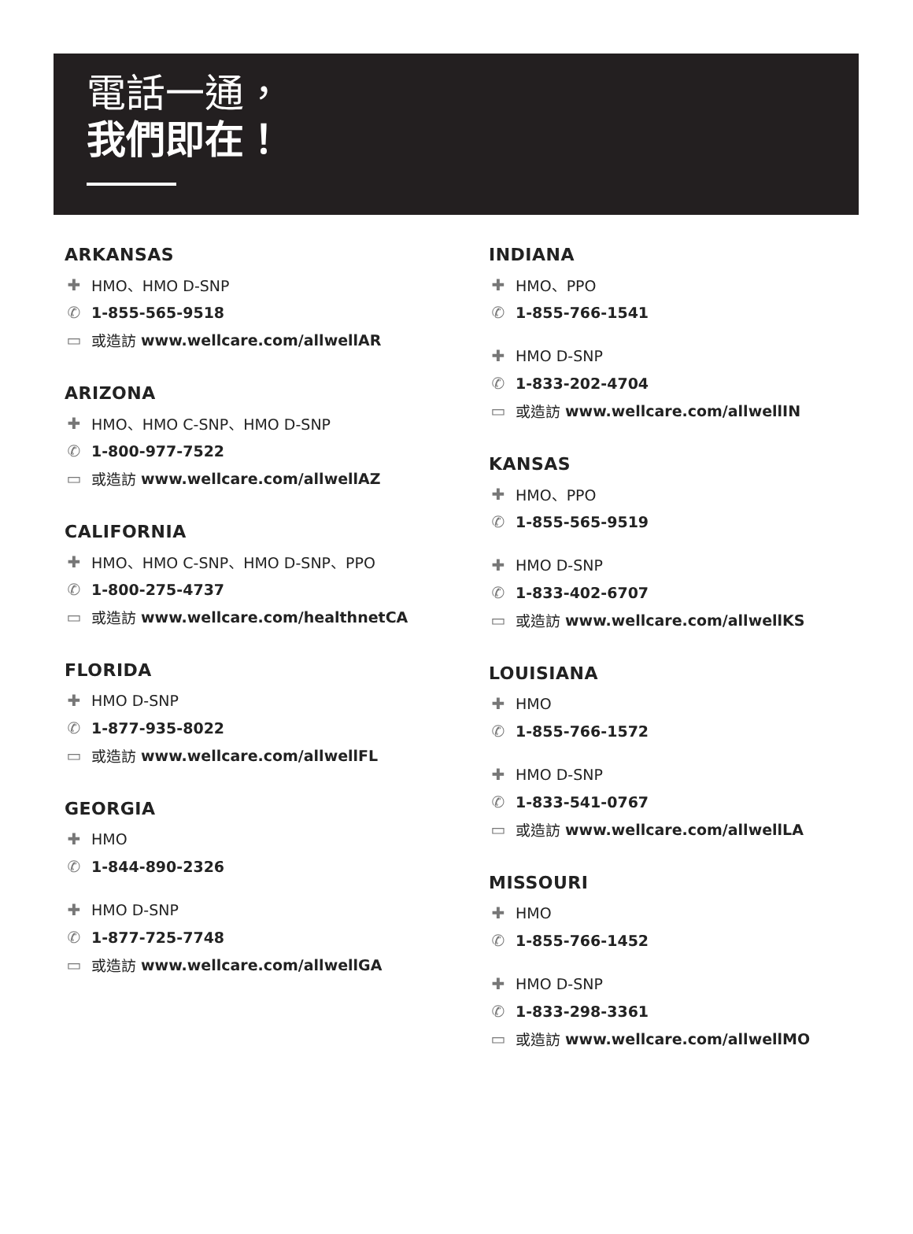電話一通，
我們即在！
ARKANSAS
✚ HMO、HMO D-SNP
✆ 1-855-565-9518
▭ 或造訪 www.wellcare.com/allwellAR
ARIZONA
✚ HMO、HMO C-SNP、HMO D-SNP
✆ 1-800-977-7522
▭ 或造訪 www.wellcare.com/allwellAZ
CALIFORNIA
✚ HMO、HMO C-SNP、HMO D-SNP、PPO
✆ 1-800-275-4737
▭ 或造訪 www.wellcare.com/healthnetCA
FLORIDA
✚ HMO D-SNP
✆ 1-877-935-8022
▭ 或造訪 www.wellcare.com/allwellFL
GEORGIA
✚ HMO
✆ 1-844-890-2326
✚ HMO D-SNP
✆ 1-877-725-7748
▭ 或造訪 www.wellcare.com/allwellGA
INDIANA
✚ HMO、PPO
✆ 1-855-766-1541
✚ HMO D-SNP
✆ 1-833-202-4704
▭ 或造訪 www.wellcare.com/allwellIN
KANSAS
✚ HMO、PPO
✆ 1-855-565-9519
✚ HMO D-SNP
✆ 1-833-402-6707
▭ 或造訪 www.wellcare.com/allwellKS
LOUISIANA
✚ HMO
✆ 1-855-766-1572
✚ HMO D-SNP
✆ 1-833-541-0767
▭ 或造訪 www.wellcare.com/allwellLA
MISSOURI
✚ HMO
✆ 1-855-766-1452
✚ HMO D-SNP
✆ 1-833-298-3361
▭ 或造訪 www.wellcare.com/allwellMO